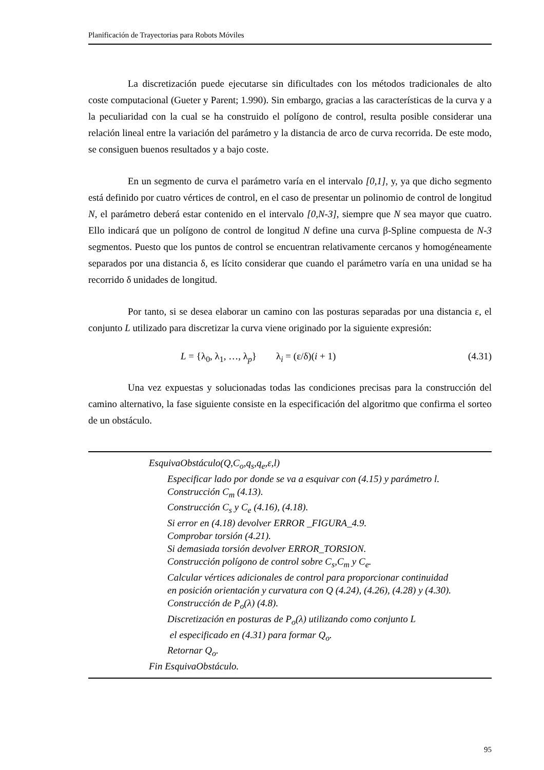Planificación de Trayectorias para Robots Móviles
La discretización puede ejecutarse sin dificultades con los métodos tradicionales de alto coste computacional (Gueter y Parent; 1.990). Sin embargo, gracias a las características de la curva y a la peculiaridad con la cual se ha construido el polígono de control, resulta posible considerar una relación lineal entre la variación del parámetro y la distancia de arco de curva recorrida. De este modo, se consiguen buenos resultados y a bajo coste.
En un segmento de curva el parámetro varía en el intervalo [0,1], y, ya que dicho segmento está definido por cuatro vértices de control, en el caso de presentar un polinomio de control de longitud N, el parámetro deberá estar contenido en el intervalo [0,N-3], siempre que N sea mayor que cuatro. Ello indicará que un polígono de control de longitud N define una curva β-Spline compuesta de N-3 segmentos. Puesto que los puntos de control se encuentran relativamente cercanos y homogéneamente separados por una distancia δ, es lícito considerar que cuando el parámetro varía en una unidad se ha recorrido δ unidades de longitud.
Por tanto, si se desea elaborar un camino con las posturas separadas por una distancia ε, el conjunto L utilizado para discretizar la curva viene originado por la siguiente expresión:
L = {λ<sub>0</sub>, λ<sub>1</sub>, …, λ<sub>p</sub>} λ<sub>i</sub> = (ε/δ)(i + 1) (4.31)
Una vez expuestas y solucionadas todas las condiciones precisas para la construcción del camino alternativo, la fase siguiente consiste en la especificación del algoritmo que confirma el sorteo de un obstáculo.
EsquivaObstáculo(Q,C<sub>o</sub>,q<sub>s</sub>,q<sub>e</sub>,ε,l)
Especificar lado por donde se va a esquivar con (4.15) y parámetro l.
Construcción C<sub>m</sub> (4.13).
Construcción C<sub>s</sub> y C<sub>e</sub> (4.16), (4.18).
Si error en (4.18) devolver ERROR _FIGURA_4.9.
Comprobar torsión (4.21).
Si demasiada torsión devolver ERROR_TORSION.
Construcción polígono de control sobre C<sub>s</sub>,C<sub>m</sub> y C<sub>e</sub>.
Calcular vértices adicionales de control para proporcionar continuidad
en posición orientación y curvatura con Q (4.24), (4.26), (4.28) y (4.30).
Construcción de P<sub>o</sub>(λ) (4.8).
Discretización en posturas de P<sub>o</sub>(λ) utilizando como conjunto L
el especificado en (4.31) para formar Q<sub>o</sub>.
Retornar Q<sub>o</sub>.
Fin EsquivaObstáculo.
95